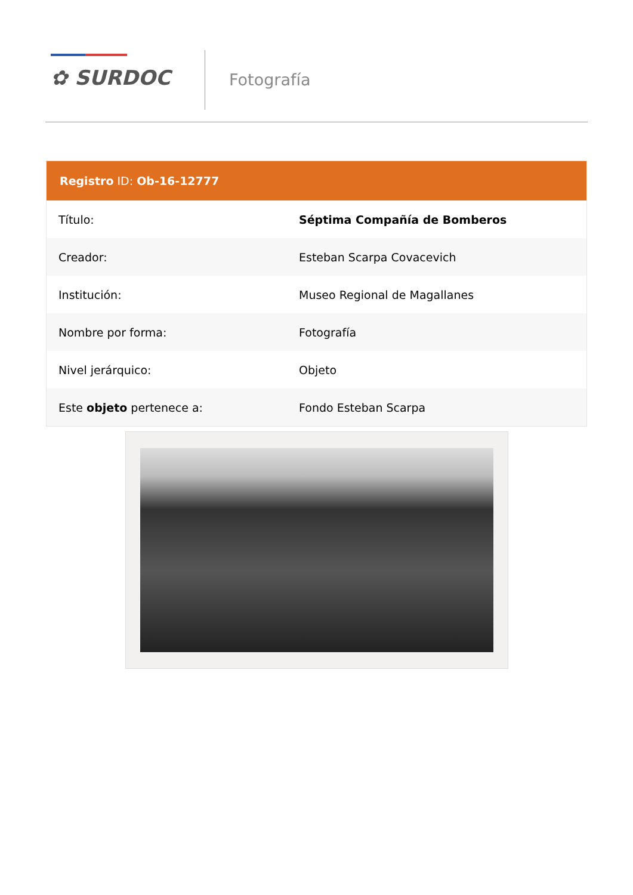✿ SURDOC Fotografía
Registro ID: Ob-16-12777
| Título: | Séptima Compañía de Bomberos |
| Creador: | Esteban Scarpa Covacevich |
| Institución: | Museo Regional de Magallanes |
| Nombre por forma: | Fotografía |
| Nivel jerárquico: | Objeto |
| Este objeto pertenece a: | Fondo Esteban Scarpa |